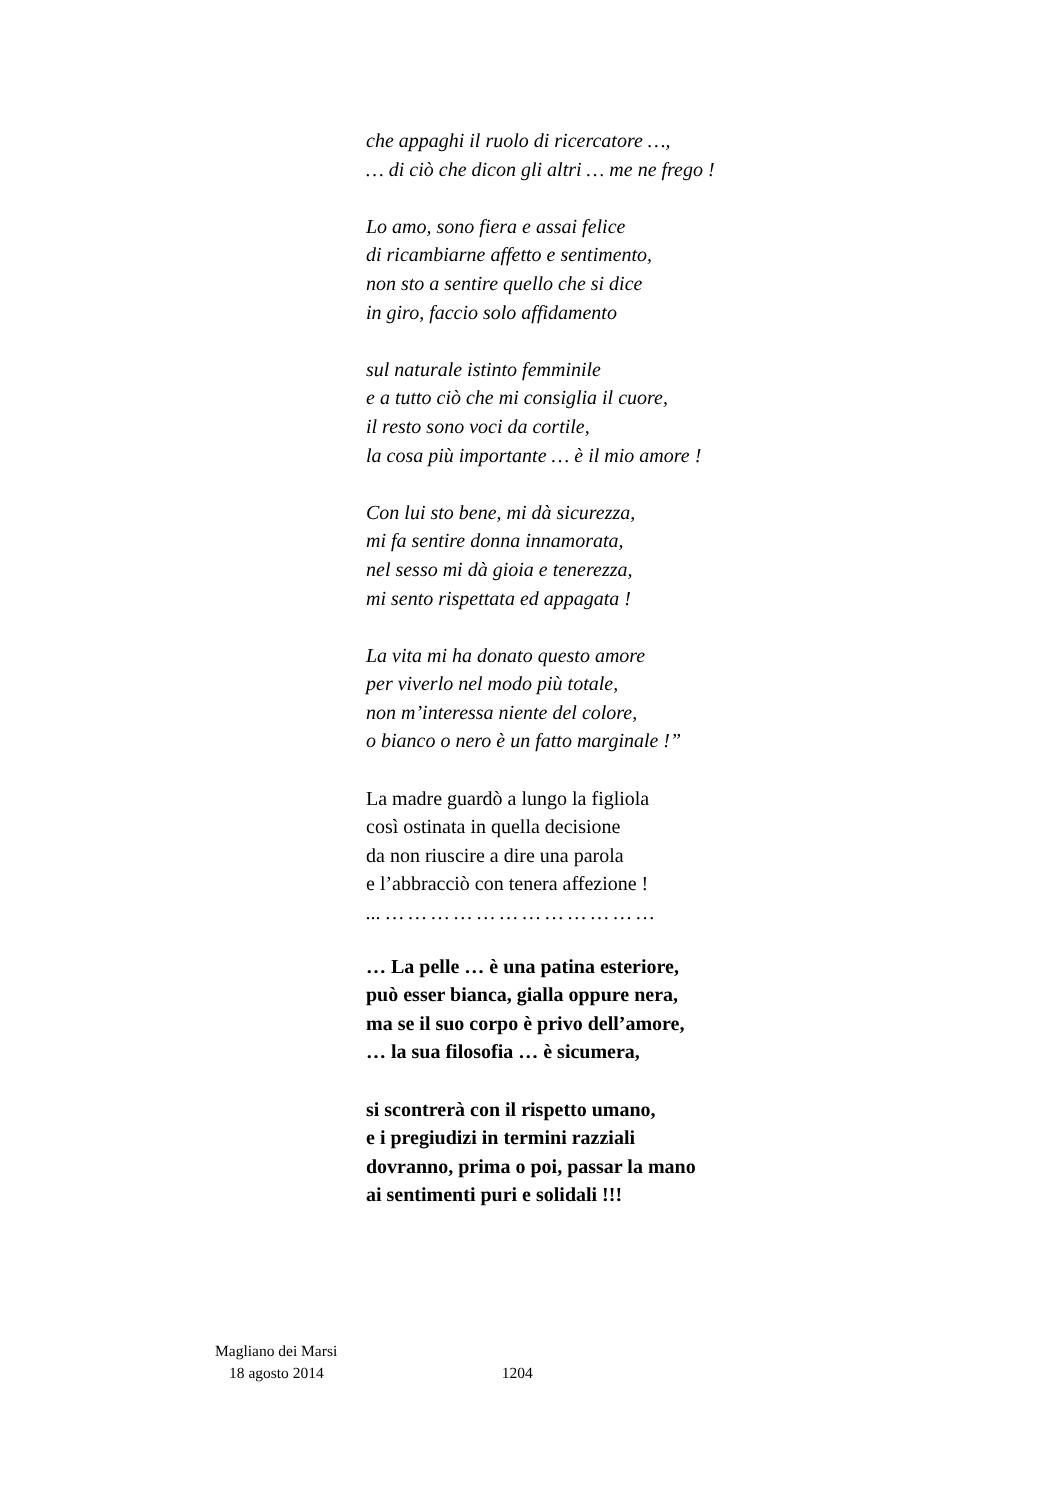che appaghi il ruolo di ricercatore …,
… di ciò che dicon gli altri … me ne frego !
Lo amo, sono fiera e assai felice
di ricambiarne affetto e sentimento,
non sto a sentire quello che si dice
in giro, faccio solo affidamento
sul naturale istinto femminile
e a tutto ciò che mi consiglia il cuore,
il resto sono voci da cortile,
la cosa più importante … è il mio amore !
Con lui sto bene, mi dà sicurezza,
mi fa sentire donna innamorata,
nel sesso mi dà gioia e tenerezza,
mi sento rispettata ed appagata !
La vita mi ha donato questo amore
per viverlo nel modo più totale,
non m’interessa niente del colore,
o bianco o nero è un fatto marginale !”
La madre guardò a lungo la figliola
così ostinata in quella decisione
da non riuscire a dire una parola
e l’abbracciò con tenera affezione !
... … … … … … … … … … … … …
… La pelle … è una patina esteriore,
può esser bianca, gialla oppure nera,
ma se il suo corpo è privo dell’amore,
… la sua filosofia … è sicumera,
si scontrerà con il rispetto umano,
e i pregiudizi in termini razziali
dovranno, prima o poi, passar la mano
ai sentimenti puri e solidali !!!
Magliano dei Marsi
18 agosto 2014 1204